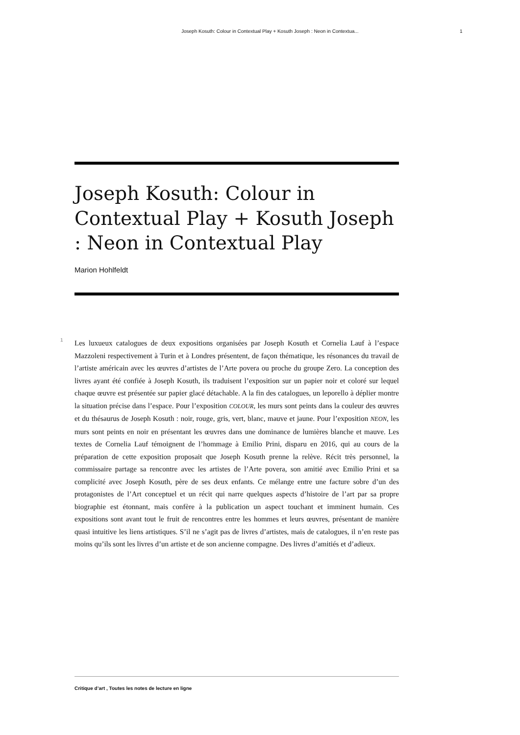Joseph Kosuth: Colour in Contextual Play + Kosuth Joseph : Neon in Contextua... 1
Joseph Kosuth: Colour in Contextual Play + Kosuth Joseph : Neon in Contextual Play
Marion Hohlfeldt
1 Les luxueux catalogues de deux expositions organisées par Joseph Kosuth et Cornelia Lauf à l’espace Mazzoleni respectivement à Turin et à Londres présentent, de façon thématique, les résonances du travail de l’artiste américain avec les œuvres d’artistes de l’Arte povera ou proche du groupe Zero. La conception des livres ayant été confiée à Joseph Kosuth, ils traduisent l’exposition sur un papier noir et coloré sur lequel chaque œuvre est présentée sur papier glacé détachable. A la fin des catalogues, un leporello à déplier montre la situation précise dans l’espace. Pour l’exposition COLOUR, les murs sont peints dans la couleur des œuvres et du thésaurus de Joseph Kosuth : noir, rouge, gris, vert, blanc, mauve et jaune. Pour l’exposition NEON, les murs sont peints en noir en présentant les œuvres dans une dominance de lumières blanche et mauve. Les textes de Cornelia Lauf témoignent de l’hommage à Emilio Prini, disparu en 2016, qui au cours de la préparation de cette exposition proposait que Joseph Kosuth prenne la relève. Récit très personnel, la commissaire partage sa rencontre avec les artistes de l’Arte povera, son amitié avec Emilio Prini et sa complicité avec Joseph Kosuth, père de ses deux enfants. Ce mélange entre une facture sobre d’un des protagonistes de l’Art conceptuel et un récit qui narre quelques aspects d’histoire de l’art par sa propre biographie est étonnant, mais confère à la publication un aspect touchant et imminent humain. Ces expositions sont avant tout le fruit de rencontres entre les hommes et leurs œuvres, présentant de manière quasi intuitive les liens artistiques. S’il ne s’agit pas de livres d’artistes, mais de catalogues, il n’en reste pas moins qu’ils sont les livres d’un artiste et de son ancienne compagne. Des livres d’amitiés et d’adieux.
Critique d’art , Toutes les notes de lecture en ligne